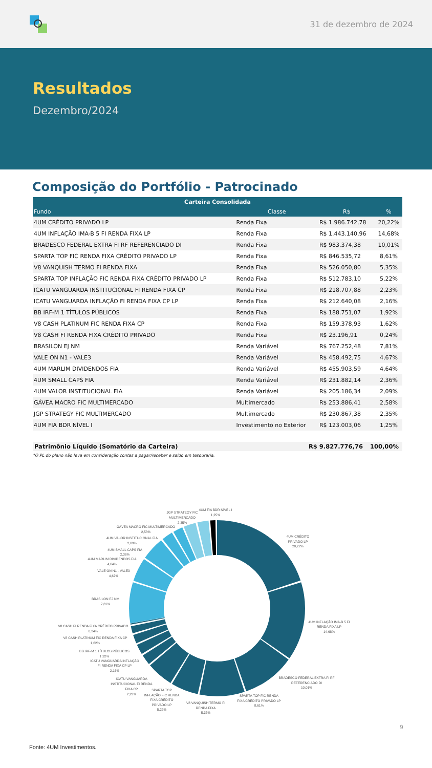31 de dezembro de 2024
Resultados
Dezembro/2024
Composição do Portfólio - Patrocinado
| Carteira Consolidada | | | |
| --- | --- | --- | --- |
| Fundo | Classe | R$ | % |
| 4UM CRÉDITO PRIVADO LP | Renda Fixa | R$ 1.986.742,78 | 20,22% |
| 4UM INFLAÇÃO IMA-B 5 FI RENDA FIXA LP | Renda Fixa | R$ 1.443.140,96 | 14,68% |
| BRADESCO FEDERAL EXTRA FI RF REFERENCIADO DI | Renda Fixa | R$ 983.374,38 | 10,01% |
| SPARTA TOP FIC RENDA FIXA CRÉDITO PRIVADO LP | Renda Fixa | R$ 846.535,72 | 8,61% |
| V8 VANQUISH TERMO FI RENDA FIXA | Renda Fixa | R$ 526.050,80 | 5,35% |
| SPARTA TOP INFLAÇÃO FIC RENDA FIXA CRÉDITO PRIVADO LP | Renda Fixa | R$ 512.783,10 | 5,22% |
| ICATU VANGUARDA INSTITUCIONAL FI RENDA FIXA CP | Renda Fixa | R$ 218.707,88 | 2,23% |
| ICATU VANGUARDA INFLAÇÃO FI RENDA FIXA CP LP | Renda Fixa | R$ 212.640,08 | 2,16% |
| BB IRF-M 1 TÍTULOS PÚBLICOS | Renda Fixa | R$ 188.751,07 | 1,92% |
| V8 CASH PLATINUM FIC RENDA FIXA CP | Renda Fixa | R$ 159.378,93 | 1,62% |
| V8 CASH FI RENDA FIXA CRÉDITO PRIVADO | Renda Fixa | R$ 23.196,91 | 0,24% |
| BRASILON EJ NM | Renda Variável | R$ 767.252,48 | 7,81% |
| VALE ON N1 - VALE3 | Renda Variável | R$ 458.492,75 | 4,67% |
| 4UM MARLIM DIVIDENDOS FIA | Renda Variável | R$ 455.903,59 | 4,64% |
| 4UM SMALL CAPS FIA | Renda Variável | R$ 231.882,14 | 2,36% |
| 4UM VALOR INSTITUCIONAL FIA | Renda Variável | R$ 205.186,34 | 2,09% |
| GÁVEA MACRO FIC MULTIMERCADO | Multimercado | R$ 253.886,41 | 2,58% |
| JGP STRATEGY FIC MULTIMERCADO | Multimercado | R$ 230.867,38 | 2,35% |
| 4UM FIA BDR NÍVEL I | Investimento no Exterior | R$ 123.003,06 | 1,25% |
Patrimônio Líquido (Somatório da Carteira) R$ 9.827.776,76 100,00%
*O PL do plano não leva em consideração contas a pagar/receber e saldo em tesouraria.
4UM FIA BDR NÍVEL I
1,25%
JGP STRATEGY FIC
MULTIMERCADO
2,35%
GÁVEA MACRO FIC MULTIMERCADO
2,58%
4UM VALOR INSTITUCIONAL FIA
2,09%
4UM SMALL CAPS FIA
2,36%
4UM MARLIM DIVIDENDOS FIA
4,64%
VALE ON N1 - VALE3
4,67%
BRASILON EJ NM
7,81%
V8 CASH FI RENDA FIXA CRÉDITO PRIVADO
0,24%
V8 CASH PLATINUM FIC RENDA FIXA CP
1,62%
BB IRF-M 1 TÍTULOS PÚBLICOS
1,92%
ICATU VANGUARDA INFLAÇÃO
FI RENDA FIXA CP LP
2,16%
ICATU VANGUARDA
INSTITUCIONAL FI RENDA
FIXA CP
2,23%
SPARTA TOP
INFLAÇÃO FIC RENDA
FIXA CRÉDITO
PRIVADO LP
5,22%
V8 VANQUISH TERMO FI
RENDA FIXA
5,35%
SPARTA TOP FIC RENDA
FIXA CRÉDITO PRIVADO LP
8,61%
BRADESCO FEDERAL EXTRA FI RF
REFERENCIADO DI
10,01%
4UM INFLAÇÃO IMA-B 5 FI
RENDA FIXA LP
14,68%
4UM CRÉDITO
PRIVADO LP
20,22%
9
Fonte: 4UM Investimentos.